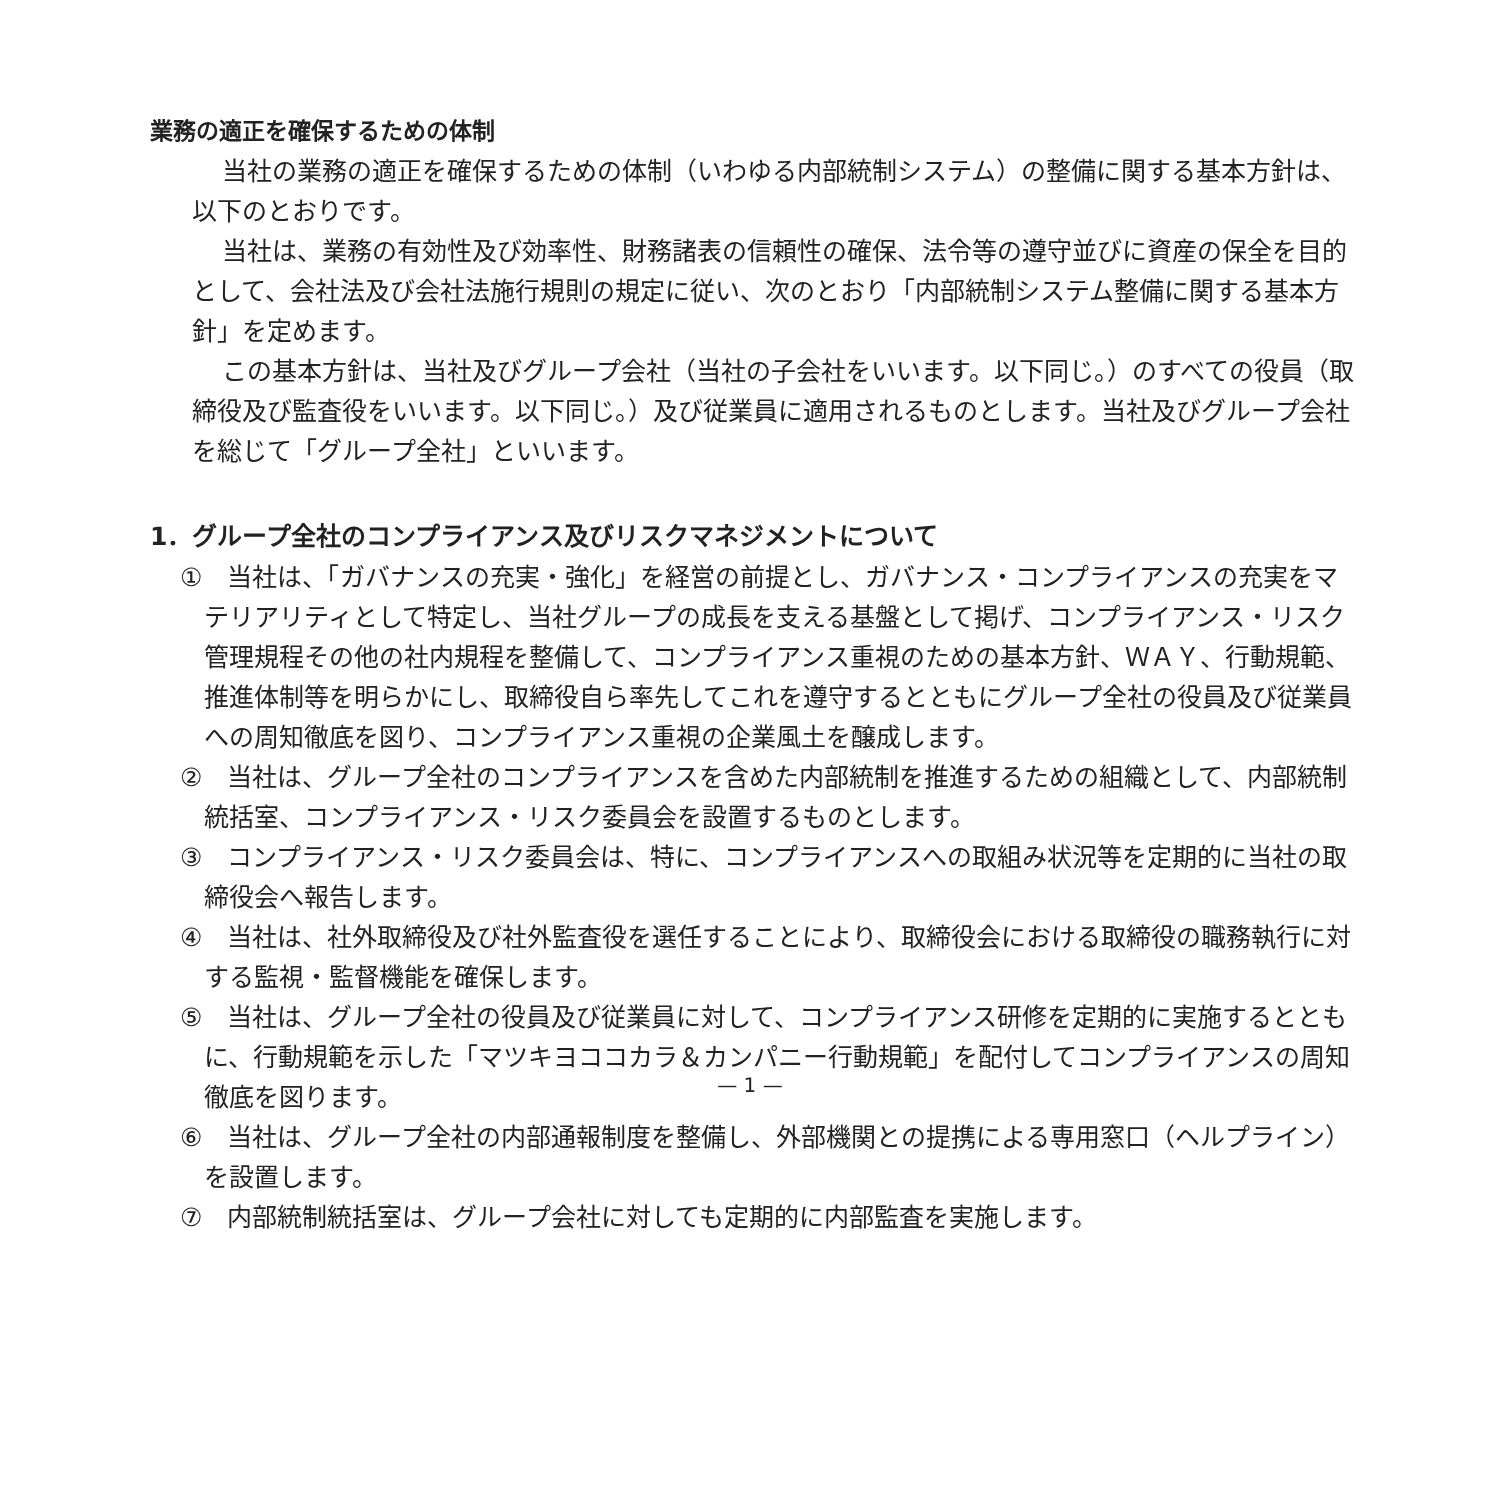業務の適正を確保するための体制
当社の業務の適正を確保するための体制（いわゆる内部統制システム）の整備に関する基本方針は、以下のとおりです。
当社は、業務の有効性及び効率性、財務諸表の信頼性の確保、法令等の遵守並びに資産の保全を目的として、会社法及び会社法施行規則の規定に従い、次のとおり「内部統制システム整備に関する基本方針」を定めます。
この基本方針は、当社及びグループ会社（当社の子会社をいいます。以下同じ。）のすべての役員（取締役及び監査役をいいます。以下同じ。）及び従業員に適用されるものとします。当社及びグループ会社を総じて「グループ全社」といいます。
1．グループ全社のコンプライアンス及びリスクマネジメントについて
①　当社は、「ガバナンスの充実・強化」を経営の前提とし、ガバナンス・コンプライアンスの充実をマテリアリティとして特定し、当社グループの成長を支える基盤として掲げ、コンプライアンス・リスク管理規程その他の社内規程を整備して、コンプライアンス重視のための基本方針、ＷＡＹ、行動規範、推進体制等を明らかにし、取締役自ら率先してこれを遵守するとともにグループ全社の役員及び従業員への周知徹底を図り、コンプライアンス重視の企業風土を醸成します。
②　当社は、グループ全社のコンプライアンスを含めた内部統制を推進するための組織として、内部統制統括室、コンプライアンス・リスク委員会を設置するものとします。
③　コンプライアンス・リスク委員会は、特に、コンプライアンスへの取組み状況等を定期的に当社の取締役会へ報告します。
④　当社は、社外取締役及び社外監査役を選任することにより、取締役会における取締役の職務執行に対する監視・監督機能を確保します。
⑤　当社は、グループ全社の役員及び従業員に対して、コンプライアンス研修を定期的に実施するとともに、行動規範を示した「マツキヨココカラ＆カンパニー行動規範」を配付してコンプライアンスの周知徹底を図ります。
⑥　当社は、グループ全社の内部通報制度を整備し、外部機関との提携による専用窓口（ヘルプライン）を設置します。
⑦　内部統制統括室は、グループ会社に対しても定期的に内部監査を実施します。
— 1 —